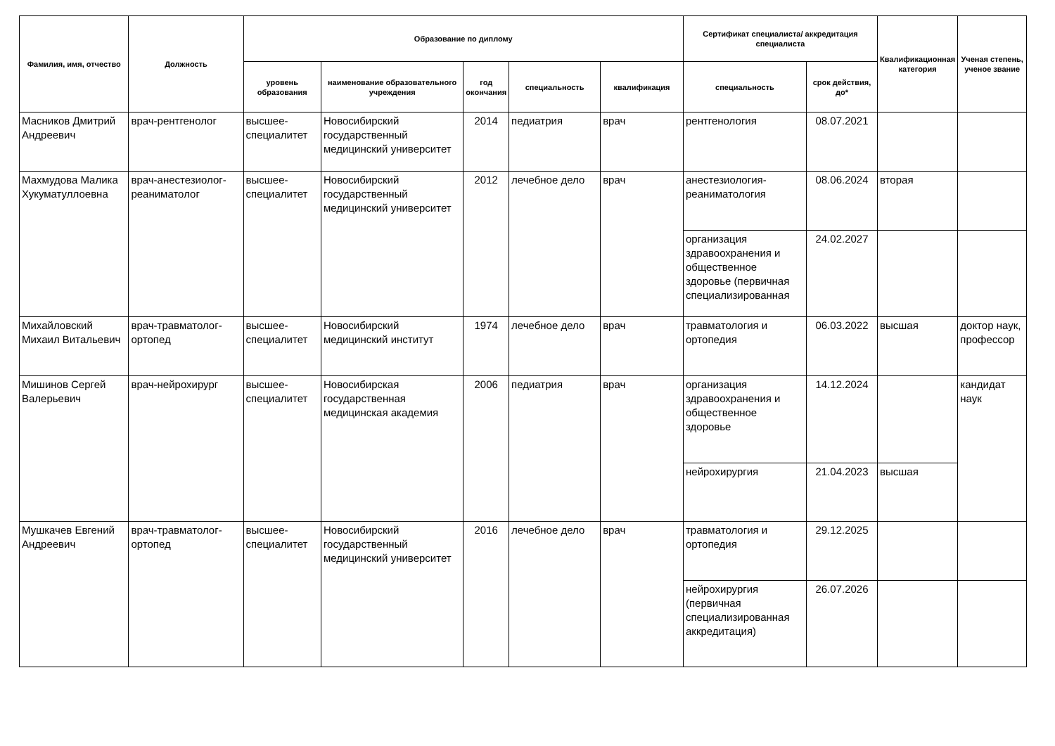| Фамилия, имя, отчество | Должность | Образование по диплому | | | | | Сертификат специалиста/ аккредитация специалиста | | Квалификационная категория | Ученая степень, ученое звание |
| --- | --- | --- | --- | --- | --- | --- | --- | --- | --- | --- |
| | | уровень образования | наименование образовательного учреждения | год окончания | специальность | квалификация | специальность | срок действия, до* | | |
| Масников Дмитрий Андреевич | врач-рентгенолог | высшее-специалитет | Новосибирский государственный медицинский университет | 2014 | педиатрия | врач | рентгенология | 08.07.2021 | | |
| Махмудова Малика Хукуматуллоевна | врач-анестезиолог-реаниматолог | высшее-специалитет | Новосибирский государственный медицинский университет | 2012 | лечебное дело | врач | анестезиология-реаниматология | 08.06.2024 | вторая | |
| | | | | | | | организация здравоохранения и общественное здоровье (первичная специализированная | 24.02.2027 | | |
| Михайловский Михаил Витальевич | врач-травматолог-ортопед | высшее-специалитет | Новосибирский медицинский институт | 1974 | лечебное дело | врач | травматология и ортопедия | 06.03.2022 | высшая | доктор наук, профессор |
| Мишинов Сергей Валерьевич | врач-нейрохирург | высшее-специалитет | Новосибирская государственная медицинская академия | 2006 | педиатрия | врач | организация здравоохранения и общественное здоровье | 14.12.2024 | | кандидат наук |
| | | | | | | | нейрохирургия | 21.04.2023 | высшая | |
| Мушкачев Евгений Андреевич | врач-травматолог-ортопед | высшее-специалитет | Новосибирский государственный медицинский университет | 2016 | лечебное дело | врач | травматология и ортопедия | 29.12.2025 | | |
| | | | | | | | нейрохирургия (первичная специализированная аккредитация) | 26.07.2026 | | |